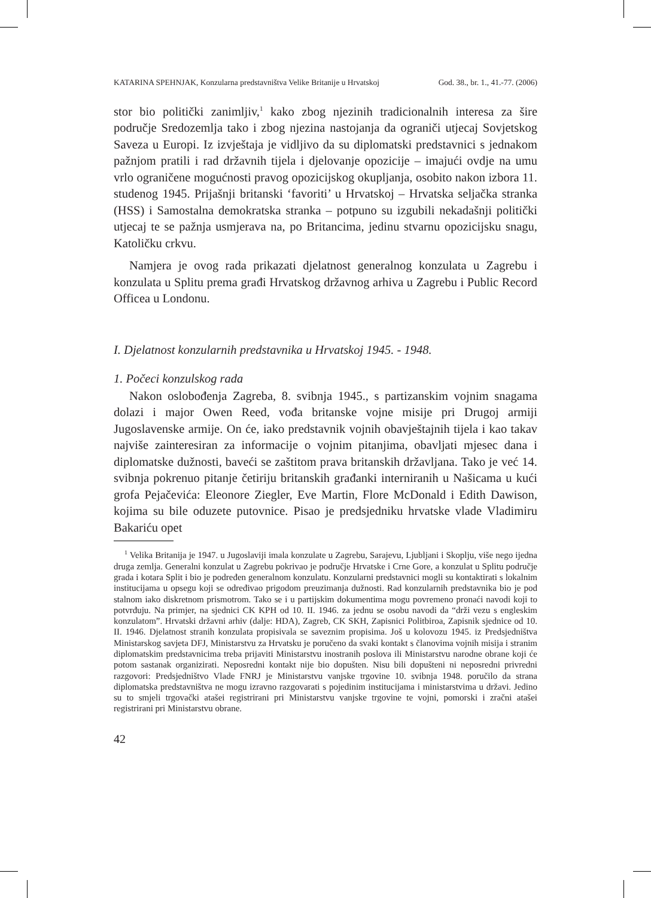KATARINA SPEHNJAK, Konzularna predstavništva Velike Britanije u Hrvatskoj God. 38., br. 1., 41.-77. (2006)
stor bio politički zanimljiv,<sup>1</sup> kako zbog njezinih tradicionalnih interesa za šire područje Sredozemlja tako i zbog njezina nastojanja da ograniči utjecaj Sovjetskog Saveza u Europi. Iz izvještaja je vidljivo da su diplomatski predstavnici s jednakom pažnjom pratili i rad državnih tijela i djelovanje opozicije – imajući ovdje na umu vrlo ograničene mogućnosti pravog opozicijskog okupljanja, osobito nakon izbora 11. studenog 1945. Prijašnji britanski ‘favoriti’ u Hrvatskoj – Hrvatska seljačka stranka (HSS) i Samostalna demokratska stranka – potpuno su izgubili nekadašnji politički utjecaj te se pažnja usmjerava na, po Britancima, jedinu stvarnu opozicijsku snagu, Katoličku crkvu.
Namjera je ovog rada prikazati djelatnost generalnog konzulata u Zagrebu i konzulata u Splitu prema građi Hrvatskog državnog arhiva u Zagrebu i Public Record Officea u Londonu.
I. Djelatnost konzularnih predstavnika u Hrvatskoj 1945. - 1948.
1. Počeci konzulskog rada
Nakon oslobođenja Zagreba, 8. svibnja 1945., s partizanskim vojnim snagama dolazi i major Owen Reed, vođa britanske vojne misije pri Drugoj armiji Jugoslavenske armije. On će, iako predstavnik vojnih obavještajnih tijela i kao takav najviše zainteresiran za informacije o vojnim pitanjima, obavljati mjesec dana i diplomatske dužnosti, baveći se zaštitom prava britanskih državljana. Tako je već 14. svibnja pokrenuo pitanje četiriju britanskih građanki interniranih u Našicama u kući grofa Pejačevića: Eleonore Ziegler, Eve Martin, Flore McDonald i Edith Dawison, kojima su bile oduzete putovnice. Pisao je predsjedniku hrvatske vlade Vladimiru Bakariću opet
<sup>1</sup> Velika Britanija je 1947. u Jugoslaviji imala konzulate u Zagrebu, Sarajevu, Ljubljani i Skoplju, više nego ijedna druga zemlja. Generalni konzulat u Zagrebu pokrivao je područje Hrvatske i Crne Gore, a konzulat u Splitu područje grada i kotara Split i bio je podređen generalnom konzulatu. Konzularni predstavnici mogli su kontaktirati s lokalnim institucijama u opsegu koji se određivao prigodom preuzimanja dužnosti. Rad konzularnih predstavnika bio je pod stalnom iako diskretnom prismotrom. Tako se i u partijskim dokumentima mogu povremeno pronaći navodi koji to potvrđuju. Na primjer, na sjednici CK KPH od 10. II. 1946. za jednu se osobu navodi da “drži vezu s engleskim konzulatom”. Hrvatski državni arhiv (dalje: HDA), Zagreb, CK SKH, Zapisnici Politbiroa, Zapisnik sjednice od 10. II. 1946. Djelatnost stranih konzulata propisivala se saveznim propisima. Još u kolovozu 1945. iz Predsjedništva Ministarskog savjeta DFJ, Ministarstvu za Hrvatsku je poručeno da svaki kontakt s članovima vojnih misija i stranim diplomatskim predstavnicima treba prijaviti Ministarstvu inostranih poslova ili Ministarstvu narodne obrane koji će potom sastanak organizirati. Neposredni kontakt nije bio dopušten. Nisu bili dopušteni ni neposredni privredni razgovori: Predsjedništvo Vlade FNRJ je Ministarstvu vanjske trgovine 10. svibnja 1948. poručilo da strana diplomatska predstavništva ne mogu izravno razgovarati s pojedinim institucijama i ministarstvima u državi. Jedino su to smjeli trgovački atašei registrirani pri Ministarstvu vanjske trgovine te vojni, pomorski i zračni atašei registrirani pri Ministarstvu obrane.
42